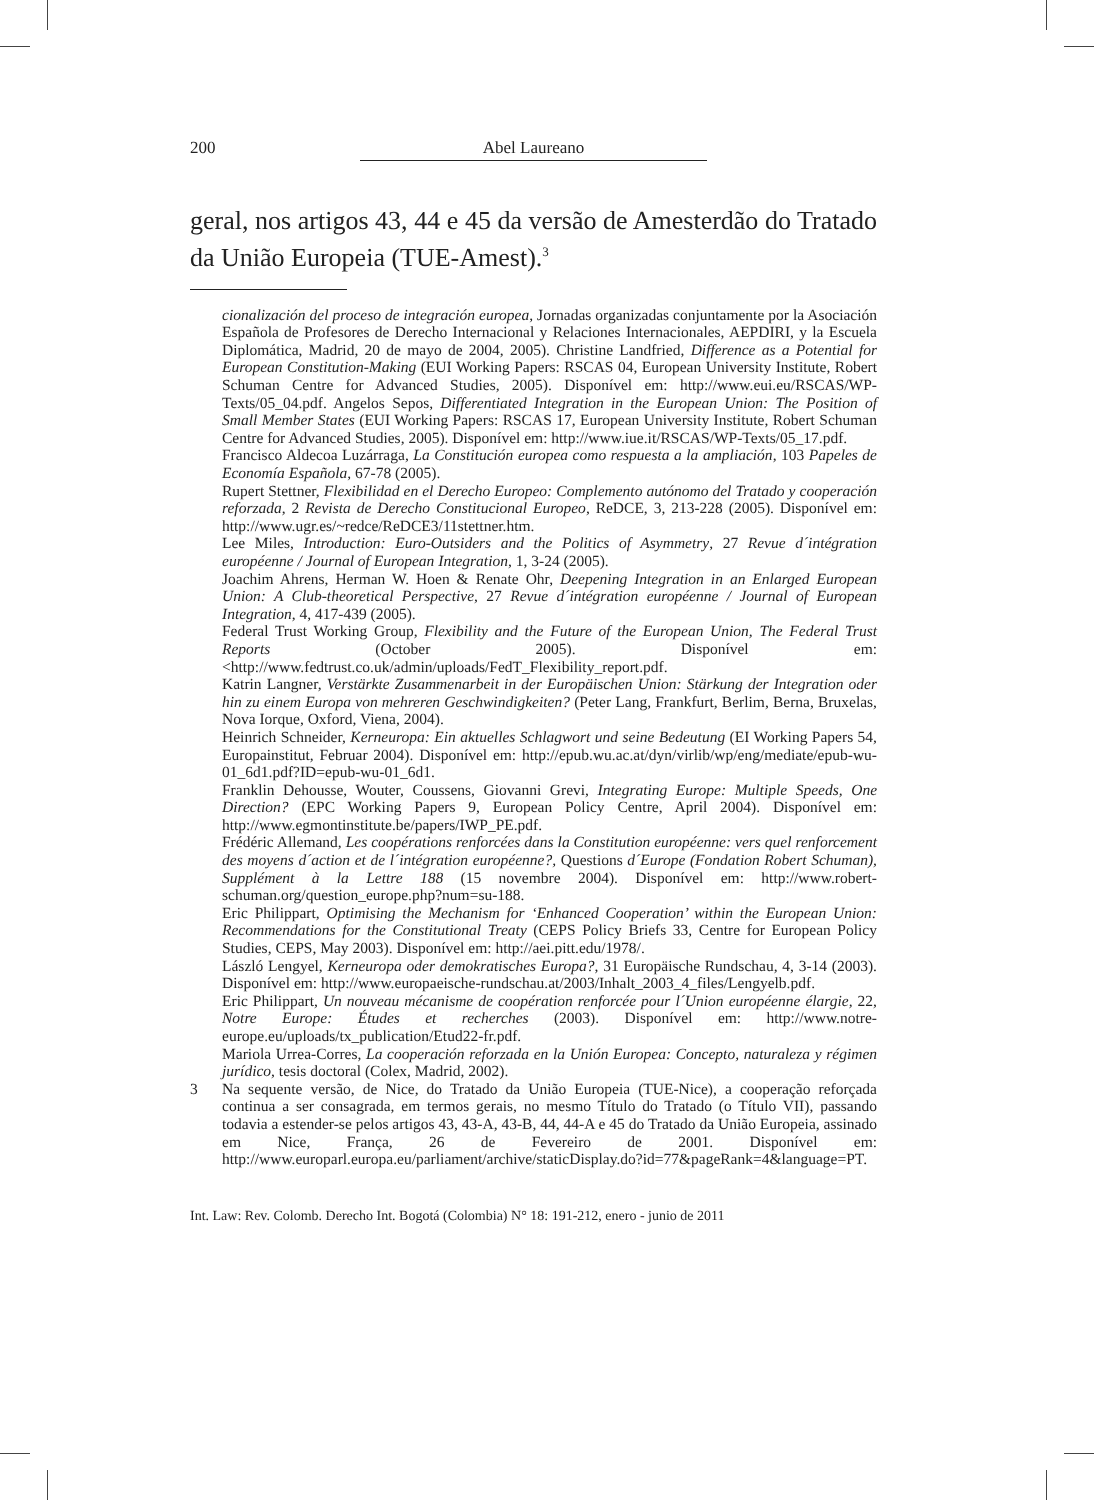200 Abel Laureano
geral, nos artigos 43, 44 e 45 da versão de Amesterdão do Tratado da União Europeia (TUE-Amest).<sup>3</sup>
cionalización del proceso de integración europea, Jornadas organizadas conjuntamente por la Asociación Española de Profesores de Derecho Internacional y Relaciones Internacionales, AEPDIRI, y la Escuela Diplomática, Madrid, 20 de mayo de 2004, 2005). Christine Landfried, Difference as a Potential for European Constitution-Making (EUI Working Papers: RSCAS 04, European University Institute, Robert Schuman Centre for Advanced Studies, 2005). Disponível em: http://www.eui.eu/RSCAS/WP-Texts/05_04.pdf. Angelos Sepos, Differentiated Integration in the European Union: The Position of Small Member States (EUI Working Papers: RSCAS 17, European University Institute, Robert Schuman Centre for Advanced Studies, 2005). Disponível em: http://www.iue.it/RSCAS/WP-Texts/05_17.pdf.
Francisco Aldecoa Luzárraga, La Constitución europea como respuesta a la ampliación, 103 Papeles de Economía Española, 67-78 (2005).
Rupert Stettner, Flexibilidad en el Derecho Europeo: Complemento autónomo del Tratado y cooperación reforzada, 2 Revista de Derecho Constitucional Europeo, ReDCE, 3, 213-228 (2005). Disponível em: http://www.ugr.es/~redce/ReDCE3/11stettner.htm.
Lee Miles, Introduction: Euro-Outsiders and the Politics of Asymmetry, 27 Revue d´intégration européenne / Journal of European Integration, 1, 3-24 (2005).
Joachim Ahrens, Herman W. Hoen & Renate Ohr, Deepening Integration in an Enlarged European Union: A Club-theoretical Perspective, 27 Revue d´intégration européenne / Journal of European Integration, 4, 417-439 (2005).
Federal Trust Working Group, Flexibility and the Future of the European Union, The Federal Trust Reports (October 2005). Disponível em: <http://www.fedtrust.co.uk/admin/uploads/FedT_Flexibility_report.pdf.
Katrin Langner, Verstärkte Zusammenarbeit in der Europäischen Union: Stärkung der Integration oder hin zu einem Europa von mehreren Geschwindigkeiten? (Peter Lang, Frankfurt, Berlim, Berna, Bruxelas, Nova Iorque, Oxford, Viena, 2004).
Heinrich Schneider, Kerneuropa: Ein aktuelles Schlagwort und seine Bedeutung (EI Working Papers 54, Europainstitut, Februar 2004). Disponível em: http://epub.wu.ac.at/dyn/virlib/wp/eng/mediate/epub-wu-01_6d1.pdf?ID=epub-wu-01_6d1.
Franklin Dehousse, Wouter, Coussens, Giovanni Grevi, Integrating Europe: Multiple Speeds, One Direction? (EPC Working Papers 9, European Policy Centre, April 2004). Disponível em: http://www.egmontinstitute.be/papers/IWP_PE.pdf.
Frédéric Allemand, Les coopérations renforcées dans la Constitution européenne: vers quel renforcement des moyens d´action et de l´intégration européenne?, Questions d´Europe (Fondation Robert Schuman), Supplément à la Lettre 188 (15 novembre 2004). Disponível em: http://www.robert-schuman.org/question_europe.php?num=su-188.
Eric Philippart, Optimising the Mechanism for ‘Enhanced Cooperation’ within the European Union: Recommendations for the Constitutional Treaty (CEPS Policy Briefs 33, Centre for European Policy Studies, CEPS, May 2003). Disponível em: http://aei.pitt.edu/1978/.
László Lengyel, Kerneuropa oder demokratisches Europa?, 31 Europäische Rundschau, 4, 3-14 (2003). Disponível em: http://www.europaeische-rundschau.at/2003/Inhalt_2003_4_files/Lengyelb.pdf.
Eric Philippart, Un nouveau mécanisme de coopération renforcée pour l´Union européenne élargie, 22, Notre Europe: Études et recherches (2003). Disponível em: http://www.notre-europe.eu/uploads/tx_publication/Etud22-fr.pdf.
Mariola Urrea-Corres, La cooperación reforzada en la Unión Europea: Concepto, naturaleza y régimen jurídico, tesis doctoral (Colex, Madrid, 2002).
3 Na sequente versão, de Nice, do Tratado da União Europeia (TUE-Nice), a cooperação reforçada continua a ser consagrada, em termos gerais, no mesmo Título do Tratado (o Título VII), passando todavia a estender-se pelos artigos 43, 43-A, 43-B, 44, 44-A e 45 do Tratado da União Europeia, assinado em Nice, França, 26 de Fevereiro de 2001. Disponível em: http://www.europarl.europa.eu/parliament/archive/staticDisplay.do?id=77&pageRank=4&language=PT.
Int. Law: Rev. Colomb. Derecho Int. Bogotá (Colombia) N° 18: 191-212, enero - junio de 2011